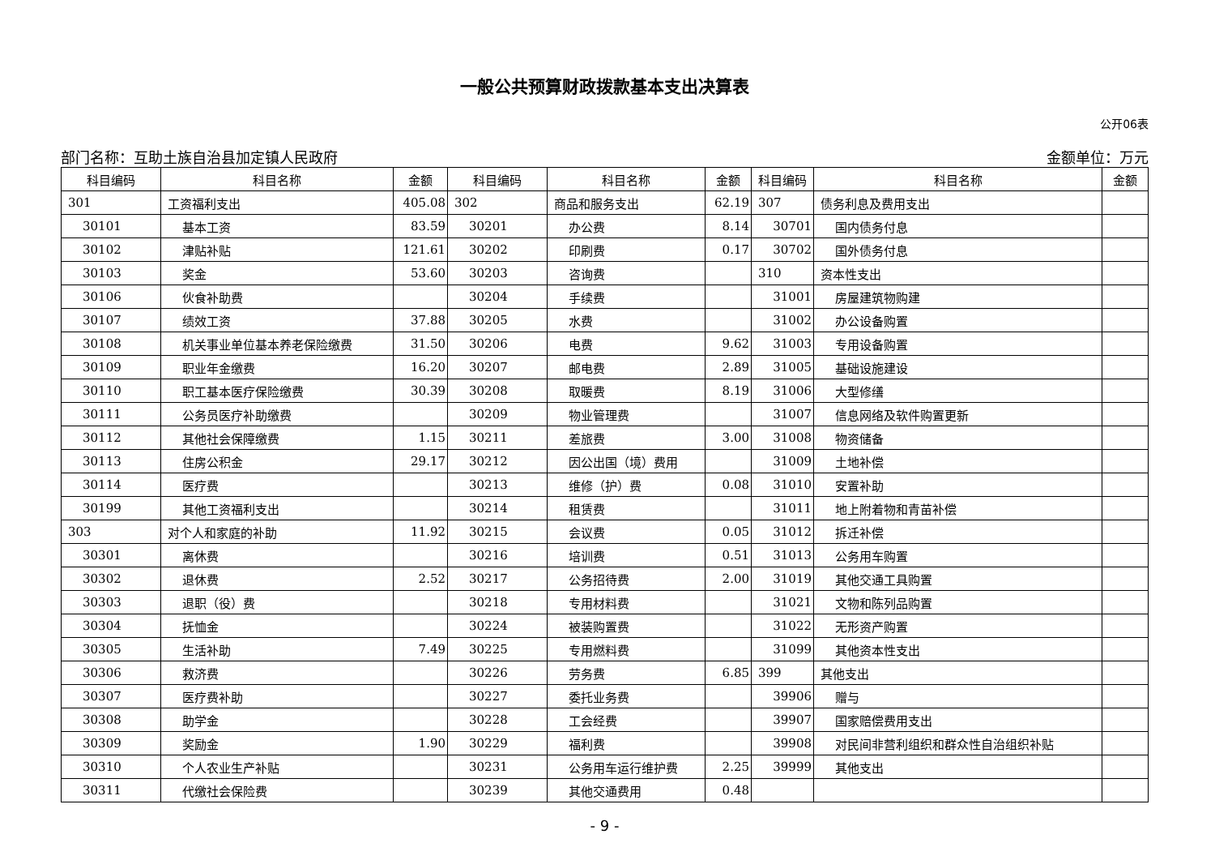一般公共预算财政拨款基本支出决算表
公开06表
部门名称：互助土族自治县加定镇人民政府 金额单位：万元
| 科目编码 | 科目名称 | 金额 | 科目编码 | 科目名称 | 金额 | 科目编码 | 科目名称 | 金额 |
| --- | --- | --- | --- | --- | --- | --- | --- | --- |
| 301 | 工资福利支出 | 405.08 | 302 | 商品和服务支出 | 62.19 | 307 | 债务利息及费用支出 | |
| 30101 | 基本工资 | 83.59 | 30201 | 办公费 | 8.14 | 30701 | 国内债务付息 | |
| 30102 | 津贴补贴 | 121.61 | 30202 | 印刷费 | 0.17 | 30702 | 国外债务付息 | |
| 30103 | 奖金 | 53.60 | 30203 | 咨询费 | | 310 | 资本性支出 | |
| 30106 | 伙食补助费 | | 30204 | 手续费 | | 31001 | 房屋建筑物购建 | |
| 30107 | 绩效工资 | 37.88 | 30205 | 水费 | | 31002 | 办公设备购置 | |
| 30108 | 机关事业单位基本养老保险缴费 | 31.50 | 30206 | 电费 | 9.62 | 31003 | 专用设备购置 | |
| 30109 | 职业年金缴费 | 16.20 | 30207 | 邮电费 | 2.89 | 31005 | 基础设施建设 | |
| 30110 | 职工基本医疗保险缴费 | 30.39 | 30208 | 取暖费 | 8.19 | 31006 | 大型修缮 | |
| 30111 | 公务员医疗补助缴费 | | 30209 | 物业管理费 | | 31007 | 信息网络及软件购置更新 | |
| 30112 | 其他社会保障缴费 | 1.15 | 30211 | 差旅费 | 3.00 | 31008 | 物资储备 | |
| 30113 | 住房公积金 | 29.17 | 30212 | 因公出国（境）费用 | | 31009 | 土地补偿 | |
| 30114 | 医疗费 | | 30213 | 维修（护）费 | 0.08 | 31010 | 安置补助 | |
| 30199 | 其他工资福利支出 | | 30214 | 租赁费 | | 31011 | 地上附着物和青苗补偿 | |
| 303 | 对个人和家庭的补助 | 11.92 | 30215 | 会议费 | 0.05 | 31012 | 拆迁补偿 | |
| 30301 | 离休费 | | 30216 | 培训费 | 0.51 | 31013 | 公务用车购置 | |
| 30302 | 退休费 | 2.52 | 30217 | 公务招待费 | 2.00 | 31019 | 其他交通工具购置 | |
| 30303 | 退职（役）费 | | 30218 | 专用材料费 | | 31021 | 文物和陈列品购置 | |
| 30304 | 抚恤金 | | 30224 | 被装购置费 | | 31022 | 无形资产购置 | |
| 30305 | 生活补助 | 7.49 | 30225 | 专用燃料费 | | 31099 | 其他资本性支出 | |
| 30306 | 救济费 | | 30226 | 劳务费 | 6.85 | 399 | 其他支出 | |
| 30307 | 医疗费补助 | | 30227 | 委托业务费 | | 39906 | 赠与 | |
| 30308 | 助学金 | | 30228 | 工会经费 | | 39907 | 国家赔偿费用支出 | |
| 30309 | 奖励金 | 1.90 | 30229 | 福利费 | | 39908 | 对民间非营利组织和群众性自治组织补贴 | |
| 30310 | 个人农业生产补贴 | | 30231 | 公务用车运行维护费 | 2.25 | 39999 | 其他支出 | |
| 30311 | 代缴社会保险费 | | 30239 | 其他交通费用 | 0.48 | | | |
- 9 -